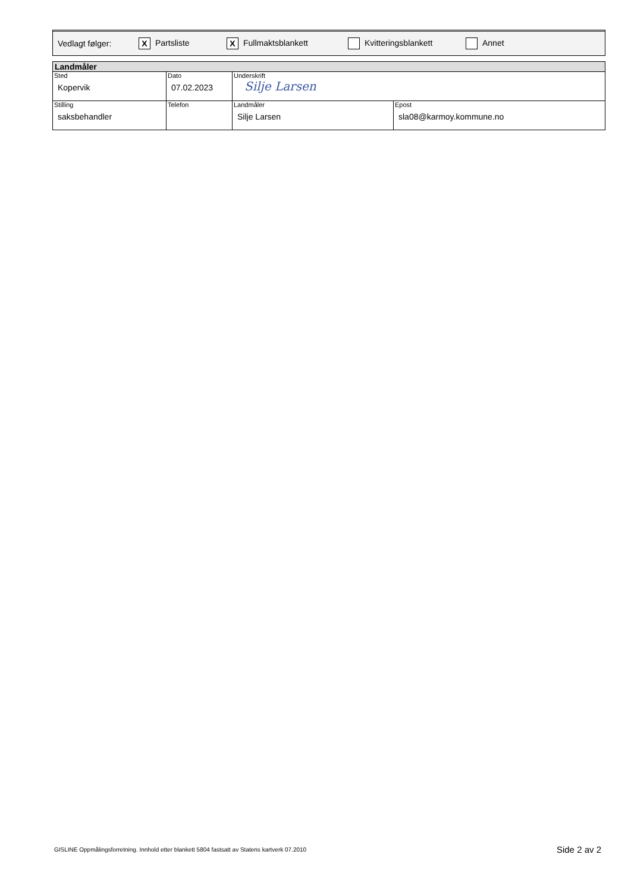Vedlagt følger: X Partsliste X Fullmaktsblankett Kvitteringsblankett Annet
| Landmåler | | | |
| --- | --- | --- | --- |
| Sted Kopervik | Dato 07.02.2023 | Underskrift Silje Larsen | |
| Stilling saksbehandler | Telefon | Landmåler Silje Larsen | Epost sla08@karmoy.kommune.no |
GISLINE Oppmålingsforretning. Innhold etter blankett 5804 fastsatt av Statens kartverk 07.2010 Side 2 av 2